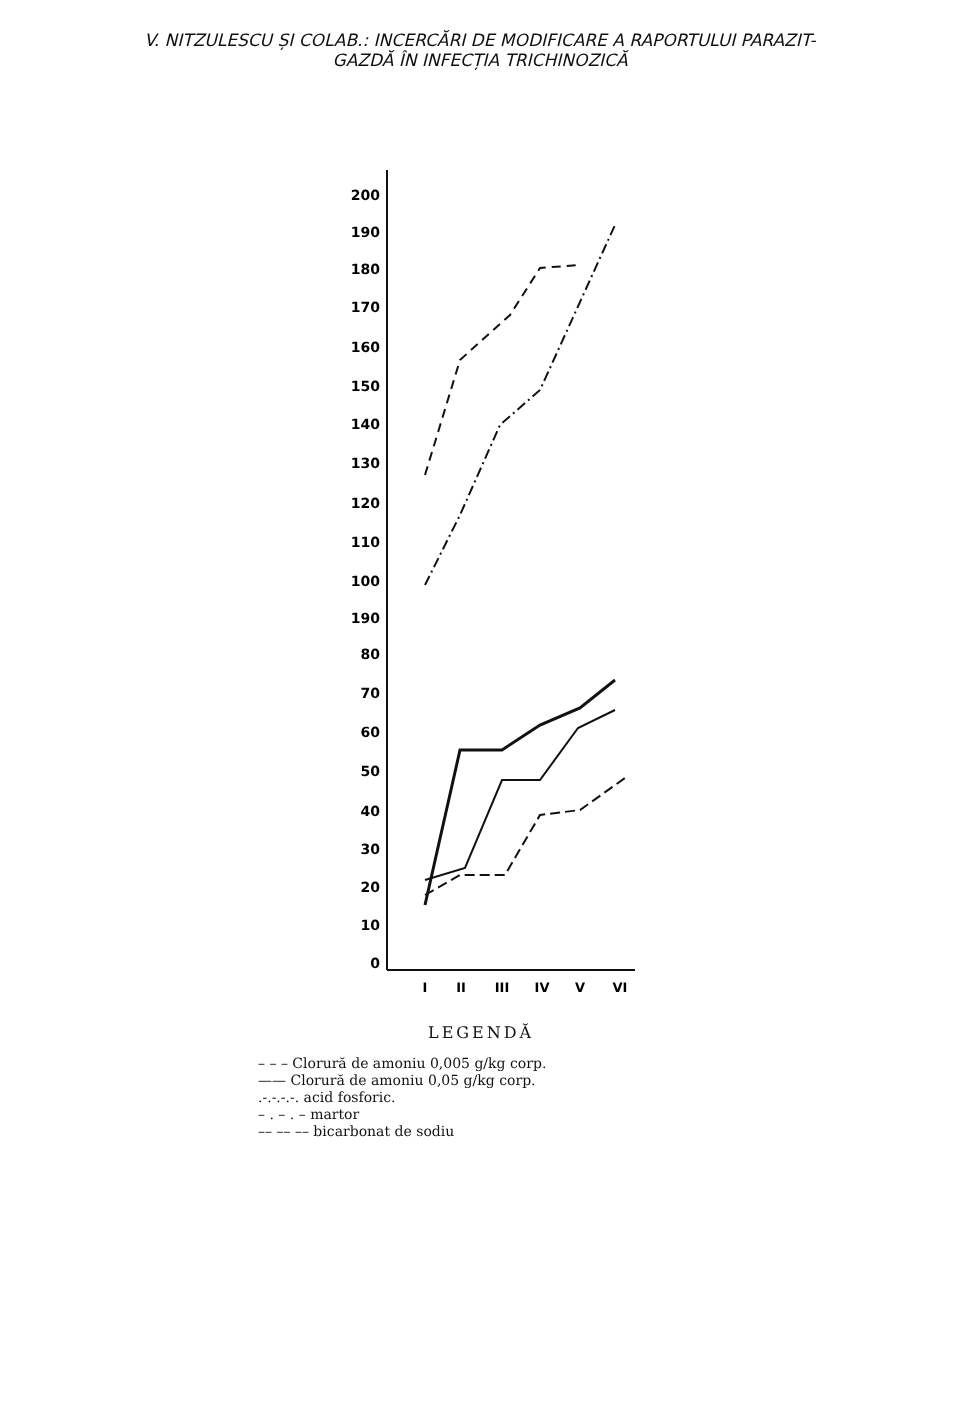V. NITZULESCU ȘI COLAB.: INCERCĂRI DE MODIFICARE A RAPORTULUI PARAZIT-
GAZDĂ ÎN INFECȚIA TRICHINOZICĂ
200
190
180
170
160
150
140
130
120
110
100
190
80
70
60
50
40
30
20
10
0
I
II
III
IV
V
VI
LEGENDĂ
– – – Clorură de amoniu 0,005 g/kg corp.
—— Clorură de amoniu 0,05 g/kg corp.
.-.-.-.-. acid fosforic.
– . – . – martor
–– –– –– bicarbonat de sodiu